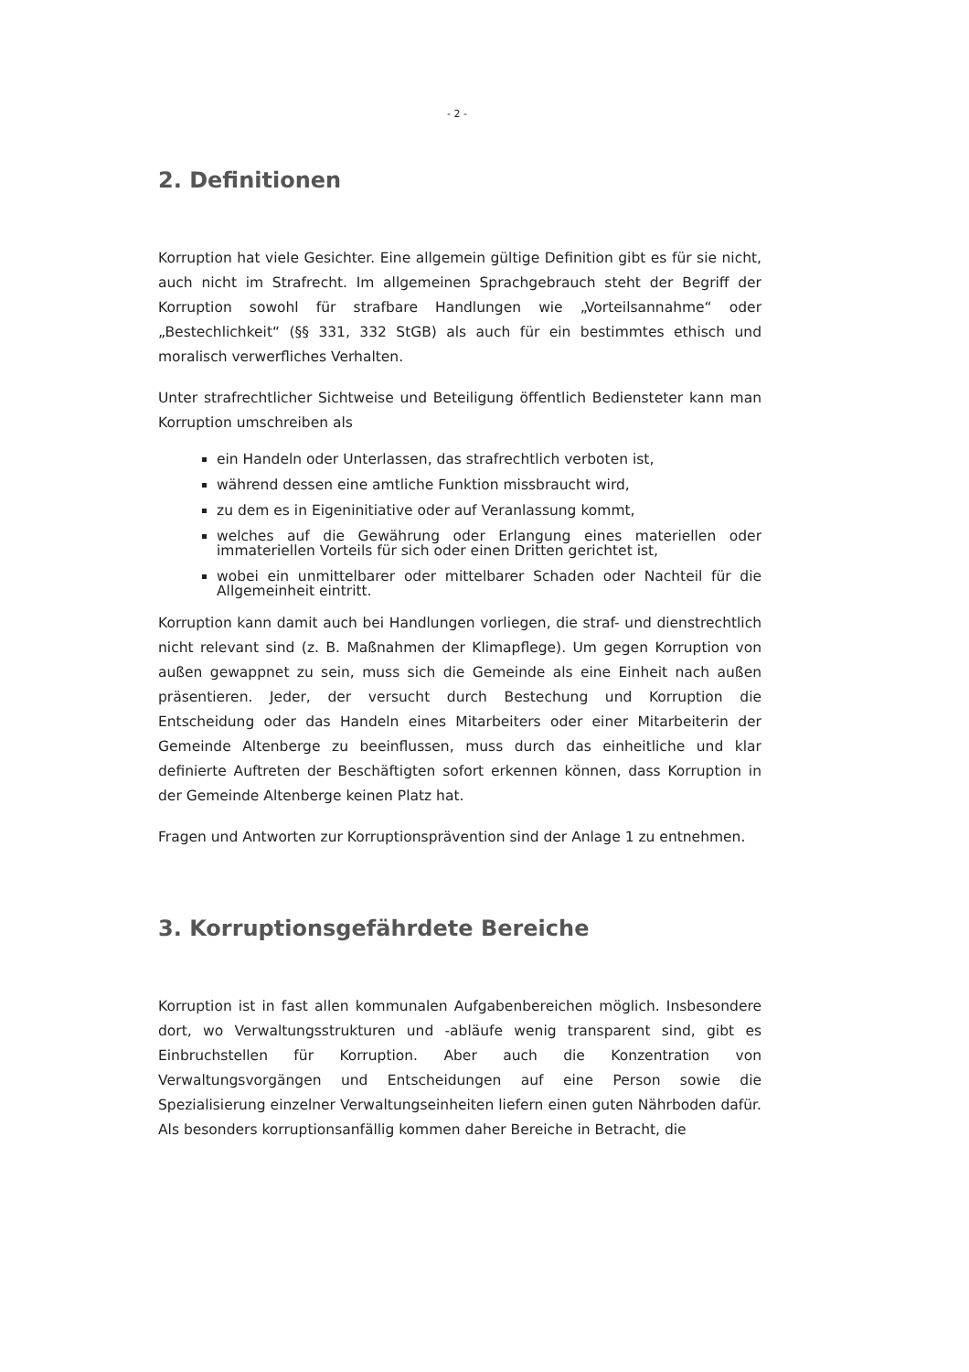- 2 -
2. Definitionen
Korruption hat viele Gesichter. Eine allgemein gültige Definition gibt es für sie nicht, auch nicht im Strafrecht. Im allgemeinen Sprachgebrauch steht der Begriff der Korruption sowohl für strafbare Handlungen wie „Vorteilsannahme“ oder „Bestechlichkeit“ (§§ 331, 332 StGB) als auch für ein bestimmtes ethisch und moralisch verwerfliches Verhalten.
Unter strafrechtlicher Sichtweise und Beteiligung öffentlich Bediensteter kann man Korruption umschreiben als
ein Handeln oder Unterlassen, das strafrechtlich verboten ist,
während dessen eine amtliche Funktion missbraucht wird,
zu dem es in Eigeninitiative oder auf Veranlassung kommt,
welches auf die Gewährung oder Erlangung eines materiellen oder immateriellen Vorteils für sich oder einen Dritten gerichtet ist,
wobei ein unmittelbarer oder mittelbarer Schaden oder Nachteil für die Allgemeinheit eintritt.
Korruption kann damit auch bei Handlungen vorliegen, die straf- und dienstrechtlich nicht relevant sind (z. B. Maßnahmen der Klimapflege). Um gegen Korruption von außen gewappnet zu sein, muss sich die Gemeinde als eine Einheit nach außen präsentieren. Jeder, der versucht durch Bestechung und Korruption die Entscheidung oder das Handeln eines Mitarbeiters oder einer Mitarbeiterin der Gemeinde Altenberge zu beeinflussen, muss durch das einheitliche und klar definierte Auftreten der Beschäftigten sofort erkennen können, dass Korruption in der Gemeinde Altenberge keinen Platz hat.
Fragen und Antworten zur Korruptionsprävention sind der Anlage 1 zu entnehmen.
3. Korruptionsgefährdete Bereiche
Korruption ist in fast allen kommunalen Aufgabenbereichen möglich. Insbesondere dort, wo Verwaltungsstrukturen und -abläufe wenig transparent sind, gibt es Einbruchstellen für Korruption. Aber auch die Konzentration von Verwaltungsvorgängen und Entscheidungen auf eine Person sowie die Spezialisierung einzelner Verwaltungseinheiten liefern einen guten Nährboden dafür. Als besonders korruptionsanfällig kommen daher Bereiche in Betracht, die